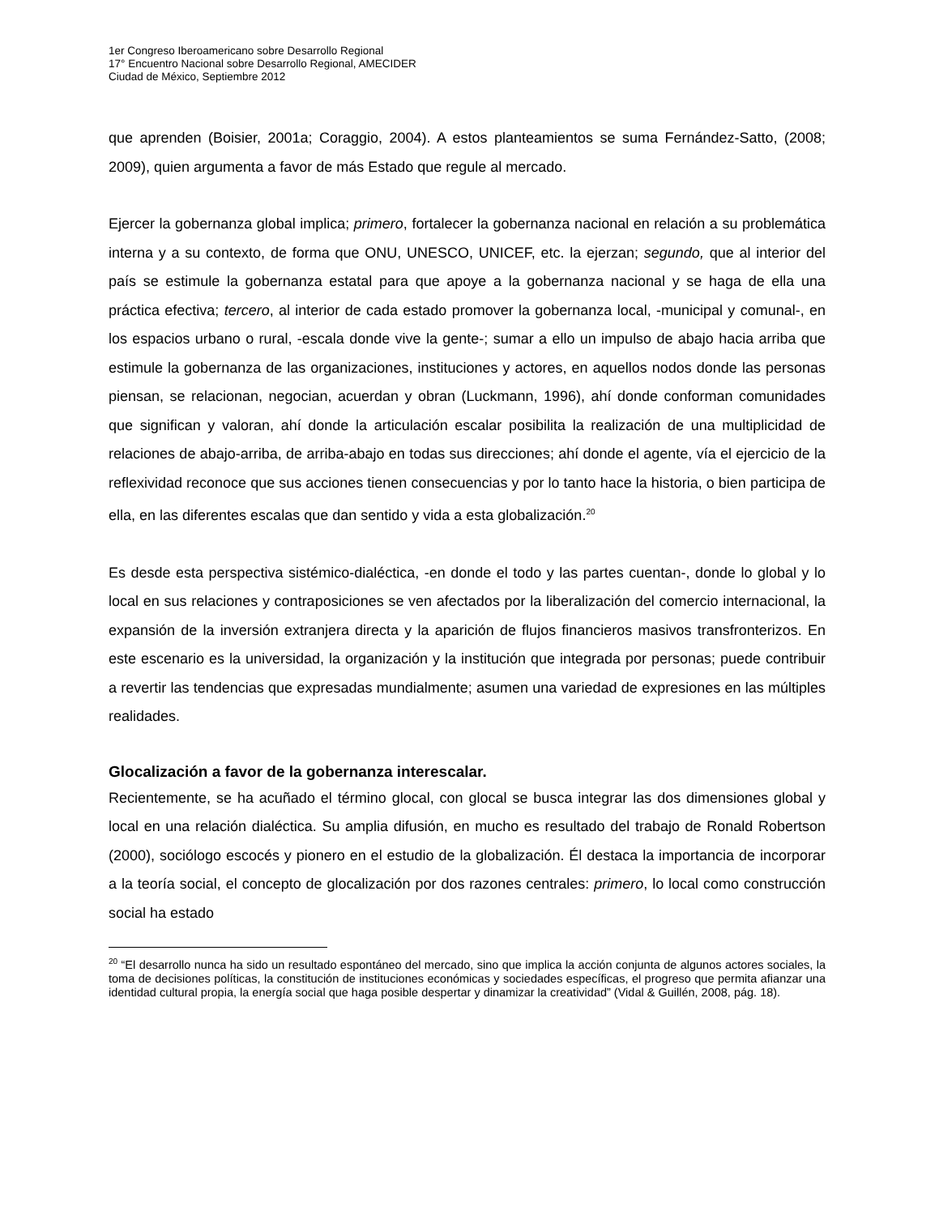1er Congreso Iberoamericano sobre Desarrollo Regional
17° Encuentro Nacional sobre Desarrollo Regional, AMECIDER
Ciudad de México, Septiembre 2012
que aprenden (Boisier, 2001a; Coraggio, 2004). A estos planteamientos se suma Fernández-Satto, (2008; 2009), quien argumenta a favor de más Estado que regule al mercado.
Ejercer la gobernanza global implica; primero, fortalecer la gobernanza nacional en relación a su problemática interna y a su contexto, de forma que ONU, UNESCO, UNICEF, etc. la ejerzan; segundo, que al interior del país se estimule la gobernanza estatal para que apoye a la gobernanza nacional y se haga de ella una práctica efectiva; tercero, al interior de cada estado promover la gobernanza local, -municipal y comunal-, en los espacios urbano o rural, -escala donde vive la gente-; sumar a ello un impulso de abajo hacia arriba que estimule la gobernanza de las organizaciones, instituciones y actores, en aquellos nodos donde las personas piensan, se relacionan, negocian, acuerdan y obran (Luckmann, 1996), ahí donde conforman comunidades que significan y valoran, ahí donde la articulación escalar posibilita la realización de una multiplicidad de relaciones de abajo-arriba, de arriba-abajo en todas sus direcciones; ahí donde el agente, vía el ejercicio de la reflexividad reconoce que sus acciones tienen consecuencias y por lo tanto hace la historia, o bien participa de ella, en las diferentes escalas que dan sentido y vida a esta globalización.<sup>20</sup>
Es desde esta perspectiva sistémico-dialéctica, -en donde el todo y las partes cuentan-, donde lo global y lo local en sus relaciones y contraposiciones se ven afectados por la liberalización del comercio internacional, la expansión de la inversión extranjera directa y la aparición de flujos financieros masivos transfronterizos. En este escenario es la universidad, la organización y la institución que integrada por personas; puede contribuir a revertir las tendencias que expresadas mundialmente; asumen una variedad de expresiones en las múltiples realidades.
Glocalización a favor de la gobernanza interescalar.
Recientemente, se ha acuñado el término glocal, con glocal se busca integrar las dos dimensiones global y local en una relación dialéctica. Su amplia difusión, en mucho es resultado del trabajo de Ronald Robertson (2000), sociólogo escocés y pionero en el estudio de la globalización. Él destaca la importancia de incorporar a la teoría social, el concepto de glocalización por dos razones centrales: primero, lo local como construcción social ha estado
<sup>20</sup> “El desarrollo nunca ha sido un resultado espontáneo del mercado, sino que implica la acción conjunta de algunos actores sociales, la toma de decisiones políticas, la constitución de instituciones económicas y sociedades específicas, el progreso que permita afianzar una identidad cultural propia, la energía social que haga posible despertar y dinamizar la creatividad” (Vidal & Guillén, 2008, pág. 18).